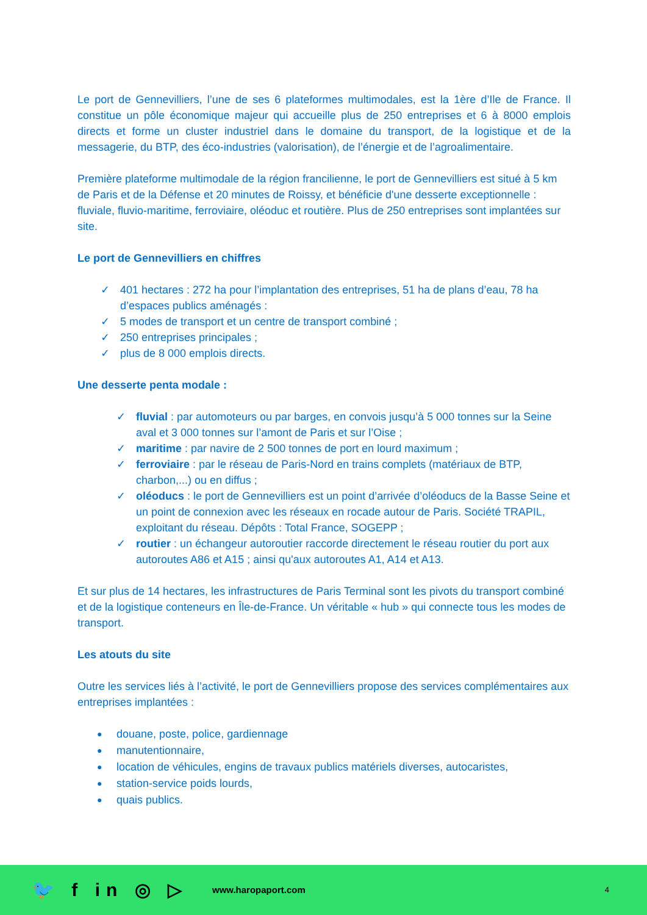Le port de Gennevilliers, l’une de ses 6 plateformes multimodales, est la 1ère d’Ile de France. Il constitue un pôle économique majeur qui accueille plus de 250 entreprises et 6 à 8000 emplois directs et forme un cluster industriel dans le domaine du transport, de la logistique et de la messagerie, du BTP, des éco-industries (valorisation), de l’énergie et de l’agroalimentaire.
Première plateforme multimodale de la région francilienne, le port de Gennevilliers est situé à 5 km de Paris et de la Défense et 20 minutes de Roissy, et bénéficie d'une desserte exceptionnelle : fluviale, fluvio-maritime, ferroviaire, oléoduc et routière. Plus de 250 entreprises sont implantées sur site.
Le port de Gennevilliers en chiffres
✓ 401 hectares : 272 ha pour l’implantation des entreprises, 51 ha de plans d’eau, 78 ha d’espaces publics aménagés :
✓ 5 modes de transport et un centre de transport combiné ;
✓ 250 entreprises principales ;
✓ plus de 8 000 emplois directs.
Une desserte penta modale :
✓ fluvial : par automoteurs ou par barges, en convois jusqu’à 5 000 tonnes sur la Seine aval et 3 000 tonnes sur l’amont de Paris et sur l’Oise ;
✓ maritime : par navire de 2 500 tonnes de port en lourd maximum ;
✓ ferroviaire : par le réseau de Paris-Nord en trains complets (matériaux de BTP, charbon,...) ou en diffus ;
✓ oléoducs : le port de Gennevilliers est un point d’arrivée d’oléoducs de la Basse Seine et un point de connexion avec les réseaux en rocade autour de Paris. Société TRAPIL, exploitant du réseau. Dépôts : Total France, SOGEPP ;
✓ routier : un échangeur autoroutier raccorde directement le réseau routier du port aux autoroutes A86 et A15 ; ainsi qu'aux autoroutes A1, A14 et A13.
Et sur plus de 14 hectares, les infrastructures de Paris Terminal sont les pivots du transport combiné et de la logistique conteneurs en Île-de-France. Un véritable « hub » qui connecte tous les modes de transport.
Les atouts du site
Outre les services liés à l’activité, le port de Gennevilliers propose des services complémentaires aux entreprises implantées :
● douane, poste, police, gardiennage
● manutentionnaire,
● location de véhicules, engins de travaux publics matériels diverses, autocaristes,
● station-service poids lourds,
● quais publics.
🐦 f in ◎ ▷ www.haropaport.com 4